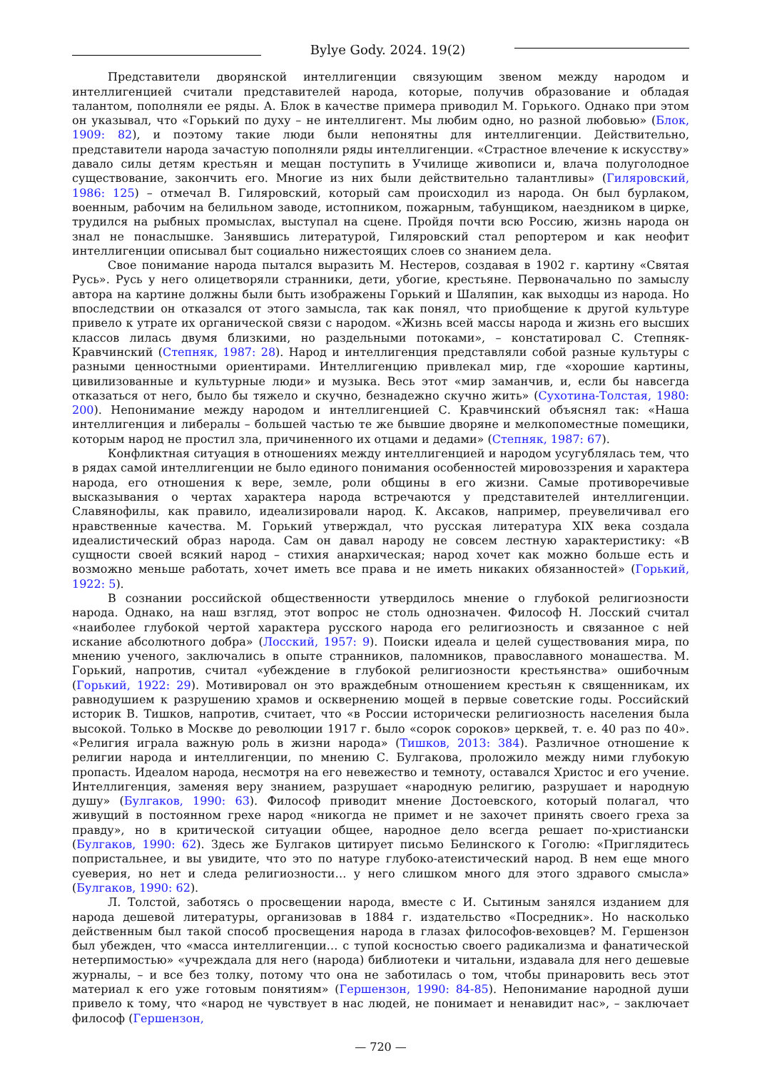Bylye Gody. 2024. 19(2)
Представители дворянской интеллигенции связующим звеном между народом и интеллигенцией считали представителей народа, которые, получив образование и обладая талантом, пополняли ее ряды. А. Блок в качестве примера приводил М. Горького. Однако при этом он указывал, что «Горький по духу – не интеллигент. Мы любим одно, но разной любовью» (Блок, 1909: 82), и поэтому такие люди были непонятны для интеллигенции. Действительно, представители народа зачастую пополняли ряды интеллигенции. «Страстное влечение к искусству» давало силы детям крестьян и мещан поступить в Училище живописи и, влача полуголодное существование, закончить его. Многие из них были действительно талантливы» (Гиляровский, 1986: 125) – отмечал В. Гиляровский, который сам происходил из народа. Он был бурлаком, военным, рабочим на белильном заводе, истопником, пожарным, табунщиком, наездником в цирке, трудился на рыбных промыслах, выступал на сцене. Пройдя почти всю Россию, жизнь народа он знал не понаслышке. Занявшись литературой, Гиляровский стал репортером и как неофит интеллигенции описывал быт социально нижестоящих слоев со знанием дела.
Свое понимание народа пытался выразить М. Нестеров, создавая в 1902 г. картину «Святая Русь». Русь у него олицетворяли странники, дети, убогие, крестьяне. Первоначально по замыслу автора на картине должны были быть изображены Горький и Шаляпин, как выходцы из народа. Но впоследствии он отказался от этого замысла, так как понял, что приобщение к другой культуре привело к утрате их органической связи с народом. «Жизнь всей массы народа и жизнь его высших классов лилась двумя близкими, но раздельными потоками», – констатировал С. Степняк-Кравчинский (Степняк, 1987: 28). Народ и интеллигенция представляли собой разные культуры с разными ценностными ориентирами. Интеллигенцию привлекал мир, где «хорошие картины, цивилизованные и культурные люди» и музыка. Весь этот «мир заманчив, и, если бы навсегда отказаться от него, было бы тяжело и скучно, безнадежно скучно жить» (Сухотина-Толстая, 1980: 200). Непонимание между народом и интеллигенцией С. Кравчинский объяснял так: «Наша интеллигенция и либералы – большей частью те же бывшие дворяне и мелкопоместные помещики, которым народ не простил зла, причиненного их отцами и дедами» (Степняк, 1987: 67).
Конфликтная ситуация в отношениях между интеллигенцией и народом усугублялась тем, что в рядах самой интеллигенции не было единого понимания особенностей мировоззрения и характера народа, его отношения к вере, земле, роли общины в его жизни. Самые противоречивые высказывания о чертах характера народа встречаются у представителей интеллигенции. Славянофилы, как правило, идеализировали народ. К. Аксаков, например, преувеличивал его нравственные качества. М. Горький утверждал, что русская литература XIX века создала идеалистический образ народа. Сам он давал народу не совсем лестную характеристику: «В сущности своей всякий народ – стихия анархическая; народ хочет как можно больше есть и возможно меньше работать, хочет иметь все права и не иметь никаких обязанностей» (Горький, 1922: 5).
В сознании российской общественности утвердилось мнение о глубокой религиозности народа. Однако, на наш взгляд, этот вопрос не столь однозначен. Философ Н. Лосский считал «наиболее глубокой чертой характера русского народа его религиозность и связанное с ней искание абсолютного добра» (Лосский, 1957: 9). Поиски идеала и целей существования мира, по мнению ученого, заключались в опыте странников, паломников, православного монашества. М. Горький, напротив, считал «убеждение в глубокой религиозности крестьянства» ошибочным (Горький, 1922: 29). Мотивировал он это враждебным отношением крестьян к священникам, их равнодушием к разрушению храмов и осквернению мощей в первые советские годы. Российский историк В. Тишков, напротив, считает, что «в России исторически религиозность населения была высокой. Только в Москве до революции 1917 г. было «сорок сороков» церквей, т. е. 40 раз по 40». «Религия играла важную роль в жизни народа» (Тишков, 2013: 384). Различное отношение к религии народа и интеллигенции, по мнению С. Булгакова, проложило между ними глубокую пропасть. Идеалом народа, несмотря на его невежество и темноту, оставался Христос и его учение. Интеллигенция, заменяя веру знанием, разрушает «народную религию, разрушает и народную душу» (Булгаков, 1990: 63). Философ приводит мнение Достоевского, который полагал, что живущий в постоянном грехе народ «никогда не примет и не захочет принять своего греха за правду», но в критической ситуации общее, народное дело всегда решает по-христиански (Булгаков, 1990: 62). Здесь же Булгаков цитирует письмо Белинского к Гоголю: «Приглядитесь попристальнее, и вы увидите, что это по натуре глубоко-атеистический народ. В нем еще много суеверия, но нет и следа религиозности… у него слишком много для этого здравого смысла» (Булгаков, 1990: 62).
Л. Толстой, заботясь о просвещении народа, вместе с И. Сытиным занялся изданием для народа дешевой литературы, организовав в 1884 г. издательство «Посредник». Но насколько действенным был такой способ просвещения народа в глазах философов-веховцев? М. Гершензон был убежден, что «масса интеллигенции… с тупой косностью своего радикализма и фанатической нетерпимостью» «учреждала для него (народа) библиотеки и читальни, издавала для него дешевые журналы, – и все без толку, потому что она не заботилась о том, чтобы принаровить весь этот материал к его уже готовым понятиям» (Гершензон, 1990: 84-85). Непонимание народной души привело к тому, что «народ не чувствует в нас людей, не понимает и ненавидит нас», – заключает философ (Гершензон,
— 720 —